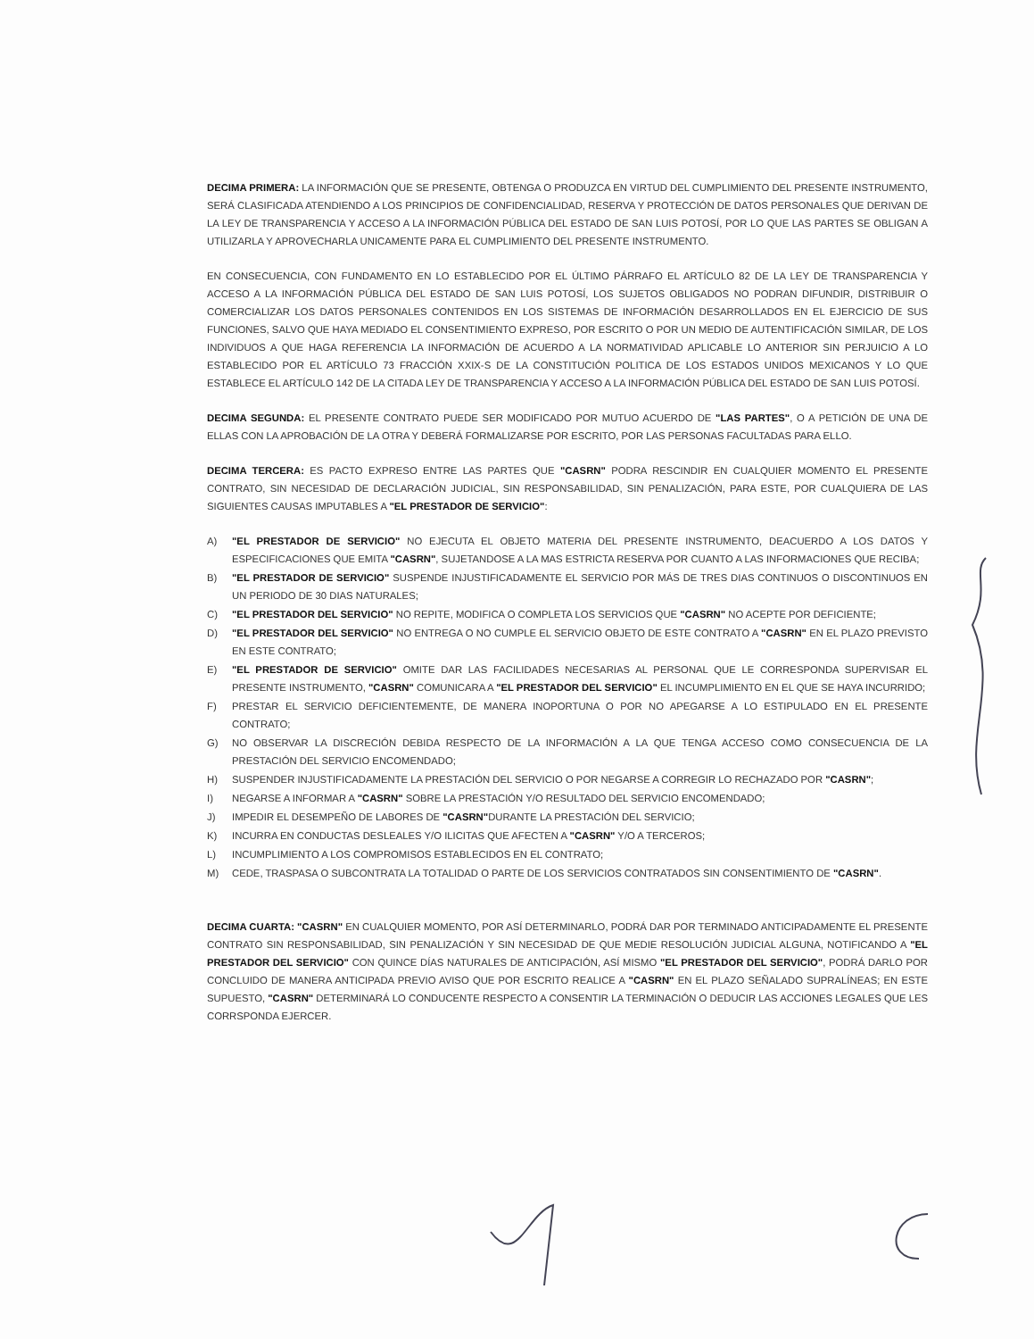DECIMA PRIMERA: LA INFORMACIÓN QUE SE PRESENTE, OBTENGA O PRODUZCA EN VIRTUD DEL CUMPLIMIENTO DEL PRESENTE INSTRUMENTO, SERÁ CLASIFICADA ATENDIENDO A LOS PRINCIPIOS DE CONFIDENCIALIDAD, RESERVA Y PROTECCIÓN DE DATOS PERSONALES QUE DERIVAN DE LA LEY DE TRANSPARENCIA Y ACCESO A LA INFORMACIÓN PÚBLICA DEL ESTADO DE SAN LUIS POTOSÍ, POR LO QUE LAS PARTES SE OBLIGAN A UTILIZARLA Y APROVECHARLA UNICAMENTE PARA EL CUMPLIMIENTO DEL PRESENTE INSTRUMENTO.
EN CONSECUENCIA, CON FUNDAMENTO EN LO ESTABLECIDO POR EL ÚLTIMO PÁRRAFO EL ARTÍCULO 82 DE LA LEY DE TRANSPARENCIA Y ACCESO A LA INFORMACIÓN PÚBLICA DEL ESTADO DE SAN LUIS POTOSÍ, LOS SUJETOS OBLIGADOS NO PODRAN DIFUNDIR, DISTRIBUIR O COMERCIALIZAR LOS DATOS PERSONALES CONTENIDOS EN LOS SISTEMAS DE INFORMACIÓN DESARROLLADOS EN EL EJERCICIO DE SUS FUNCIONES, SALVO QUE HAYA MEDIADO EL CONSENTIMIENTO EXPRESO, POR ESCRITO O POR UN MEDIO DE AUTENTIFICACIÓN SIMILAR, DE LOS INDIVIDUOS A QUE HAGA REFERENCIA LA INFORMACIÓN DE ACUERDO A LA NORMATIVIDAD APLICABLE LO ANTERIOR SIN PERJUICIO A LO ESTABLECIDO POR EL ARTÍCULO 73 FRACCIÓN XXIX-S DE LA CONSTITUCIÓN POLITICA DE LOS ESTADOS UNIDOS MEXICANOS Y LO QUE ESTABLECE EL ARTÍCULO 142 DE LA CITADA LEY DE TRANSPARENCIA Y ACCESO A LA INFORMACIÓN PÚBLICA DEL ESTADO DE SAN LUIS POTOSÍ.
DECIMA SEGUNDA: EL PRESENTE CONTRATO PUEDE SER MODIFICADO POR MUTUO ACUERDO DE "LAS PARTES", O A PETICIÓN DE UNA DE ELLAS CON LA APROBACIÓN DE LA OTRA Y DEBERÁ FORMALIZARSE POR ESCRITO, POR LAS PERSONAS FACULTADAS PARA ELLO.
DECIMA TERCERA: ES PACTO EXPRESO ENTRE LAS PARTES QUE "CASRN" PODRA RESCINDIR EN CUALQUIER MOMENTO EL PRESENTE CONTRATO, SIN NECESIDAD DE DECLARACIÓN JUDICIAL, SIN RESPONSABILIDAD, SIN PENALIZACIÓN, PARA ESTE, POR CUALQUIERA DE LAS SIGUIENTES CAUSAS IMPUTABLES A "EL PRESTADOR DE SERVICIO":
A) "EL PRESTADOR DE SERVICIO" NO EJECUTA EL OBJETO MATERIA DEL PRESENTE INSTRUMENTO, DEACUERDO A LOS DATOS Y ESPECIFICACIONES QUE EMITA "CASRN", SUJETANDOSE A LA MAS ESTRICTA RESERVA POR CUANTO A LAS INFORMACIONES QUE RECIBA;
B) "EL PRESTADOR DE SERVICIO" SUSPENDE INJUSTIFICADAMENTE EL SERVICIO POR MÁS DE TRES DIAS CONTINUOS O DISCONTINUOS EN UN PERIODO DE 30 DIAS NATURALES;
C) "EL PRESTADOR DEL SERVICIO" NO REPITE, MODIFICA O COMPLETA LOS SERVICIOS QUE "CASRN" NO ACEPTE POR DEFICIENTE;
D) "EL PRESTADOR DEL SERVICIO" NO ENTREGA O NO CUMPLE EL SERVICIO OBJETO DE ESTE CONTRATO A "CASRN" EN EL PLAZO PREVISTO EN ESTE CONTRATO;
E) "EL PRESTADOR DE SERVICIO" OMITE DAR LAS FACILIDADES NECESARIAS AL PERSONAL QUE LE CORRESPONDA SUPERVISAR EL PRESENTE INSTRUMENTO, "CASRN" COMUNICARA A "EL PRESTADOR DEL SERVICIO" EL INCUMPLIMIENTO EN EL QUE SE HAYA INCURRIDO;
F) PRESTAR EL SERVICIO DEFICIENTEMENTE, DE MANERA INOPORTUNA O POR NO APEGARSE A LO ESTIPULADO EN EL PRESENTE CONTRATO;
G) NO OBSERVAR LA DISCRECIÓN DEBIDA RESPECTO DE LA INFORMACIÓN A LA QUE TENGA ACCESO COMO CONSECUENCIA DE LA PRESTACIÓN DEL SERVICIO ENCOMENDADO;
H) SUSPENDER INJUSTIFICADAMENTE LA PRESTACIÓN DEL SERVICIO O POR NEGARSE A CORREGIR LO RECHAZADO POR "CASRN";
I) NEGARSE A INFORMAR A "CASRN" SOBRE LA PRESTACIÓN Y/O RESULTADO DEL SERVICIO ENCOMENDADO;
J) IMPEDIR EL DESEMPEÑO DE LABORES DE "CASRN"DURANTE LA PRESTACIÓN DEL SERVICIO;
K) INCURRA EN CONDUCTAS DESLEALES Y/O ILICITAS QUE AFECTEN A "CASRN" Y/O A TERCEROS;
L) INCUMPLIMIENTO A LOS COMPROMISOS ESTABLECIDOS EN EL CONTRATO;
M) CEDE, TRASPASA O SUBCONTRATA LA TOTALIDAD O PARTE DE LOS SERVICIOS CONTRATADOS SIN CONSENTIMIENTO DE "CASRN".
DECIMA CUARTA: "CASRN" EN CUALQUIER MOMENTO, POR ASÍ DETERMINARLO, PODRÁ DAR POR TERMINADO ANTICIPADAMENTE EL PRESENTE CONTRATO SIN RESPONSABILIDAD, SIN PENALIZACIÓN Y SIN NECESIDAD DE QUE MEDIE RESOLUCIÓN JUDICIAL ALGUNA, NOTIFICANDO A "EL PRESTADOR DEL SERVICIO" CON QUINCE DÍAS NATURALES DE ANTICIPACIÓN, ASÍ MISMO "EL PRESTADOR DEL SERVICIO", PODRÁ DARLO POR CONCLUIDO DE MANERA ANTICIPADA PREVIO AVISO QUE POR ESCRITO REALICE A "CASRN" EN EL PLAZO SEÑALADO SUPRALÍNEAS; EN ESTE SUPUESTO, "CASRN" DETERMINARÁ LO CONDUCENTE RESPECTO A CONSENTIR LA TERMINACIÓN O DEDUCIR LAS ACCIONES LEGALES QUE LES CORRSPONDA EJERCER.